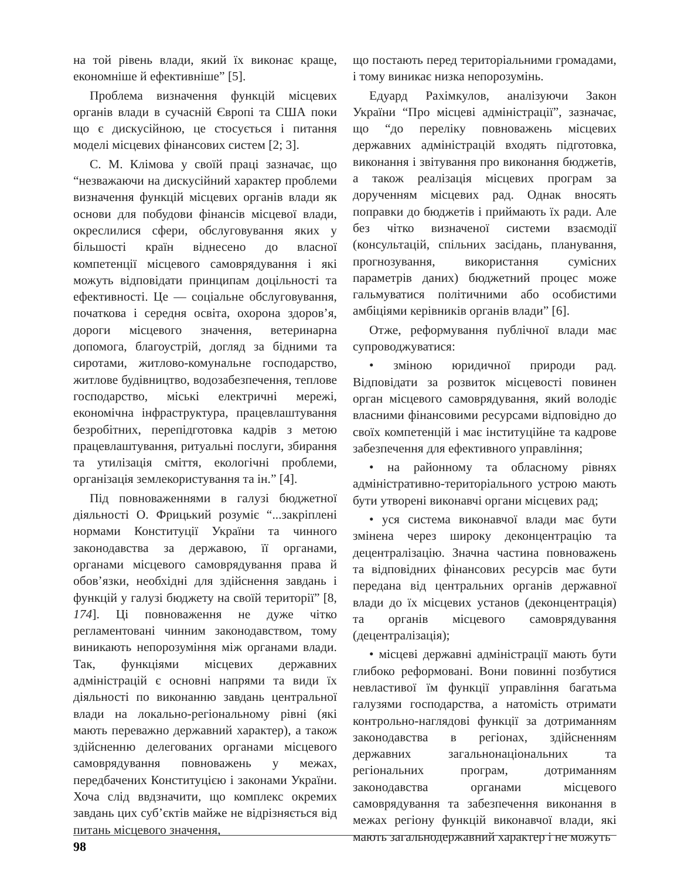на той рівень влади, який їх виконає краще, економніше й ефективніше” [5].
Проблема визначення функцій місцевих органів влади в сучасній Європі та США поки що є дискусійною, це стосується і питання моделі місцевих фінансових систем [2; 3].
С. М. Клімова у своїй праці зазначає, що “незважаючи на дискусійний характер проблеми визначення функцій місцевих органів влади як основи для побудови фінансів місцевої влади, окреслилися сфери, обслуговування яких у більшості країн віднесено до власної компетенції місцевого самоврядування і які можуть відповідати принципам доцільності та ефективності. Це — соціальне обслуговування, початкова і середня освіта, охорона здоров’я, дороги місцевого значення, ветеринарна допомога, благоустрій, догляд за бідними та сиротами, житлово-комунальне господарство, житлове будівництво, водозабезпечення, теплове господарство, міські електричні мережі, економічна інфраструктура, працевлаштування безробітних, перепідготовка кадрів з метою працевлаштування, ритуальні послуги, збирання та утилізація сміття, екологічні проблеми, організація землекористування та ін.” [4].
Під повноваженнями в галузі бюджетної діяльності О. Фрицький розуміє “...закріплені нормами Конституції України та чинного законодавства за державою, її органами, органами місцевого самоврядування права й обов’язки, необхідні для здійснення завдань і функцій у галузі бюджету на своїй території” [8, 174]. Ці повноваження не дуже чітко регламентовані чинним законодавством, тому виникають непорозуміння між органами влади. Так, функціями місцевих державних адміністрацій є основні напрями та види їх діяльності по виконанню завдань центральної влади на локально-регіональному рівні (які мають переважно державний характер), а також здійсненню делегованих органами місцевого самоврядування повноважень у межах, передбачених Конституцією і законами України. Хоча слід ввдзначити, що комплекс окремих завдань цих суб’єктів майже не відрізняється від питань місцевого значення,
що постають перед територіальними громадами, і тому виникає низка непорозумінь.
Едуард Рахімкулов, аналізуючи Закон України “Про місцеві адміністрації”, зазначає, що “до переліку повноважень місцевих державних адміністрацій входять підготовка, виконання і звітування про виконання бюджетів, а також реалізація місцевих програм за дорученням місцевих рад. Однак вносять поправки до бюджетів і приймають їх ради. Але без чітко визначеної системи взаємодії (консультацій, спільних засідань, планування, прогнозування, використання сумісних параметрів даних) бюджетний процес може гальмуватися політичними або особистими амбіціями керівників органів влади” [6].
Отже, реформування публічної влади має супроводжуватися:
• зміною юридичної природи рад. Відповідати за розвиток місцевості повинен орган місцевого самоврядування, який володіє власними фінансовими ресурсами відповідно до своїх компетенцій і має інституційне та кадрове забезпечення для ефективного управління;
• на районному та обласному рівнях адміністративно-територіального устрою мають бути утворені виконавчі органи місцевих рад;
• уся система виконавчої влади має бути змінена через широку деконцентрацію та децентралізацію. Значна частина повноважень та відповідних фінансових ресурсів має бути передана від центральних органів державної влади до їх місцевих установ (деконцентрація) та органів місцевого самоврядування (децентралізація);
• місцеві державні адміністрації мають бути глибоко реформовані. Вони повинні позбутися невластивої їм функції управління багатьма галузями господарства, а натомість отримати контрольно-наглядові функції за дотриманням законодавства в регіонах, здійсненням державних загальнонаціональних та регіональних програм, дотриманням законодавства органами місцевого самоврядування та забезпечення виконання в межах регіону функцій виконавчої влади, які мають загальнодержавний характер і не можуть
98